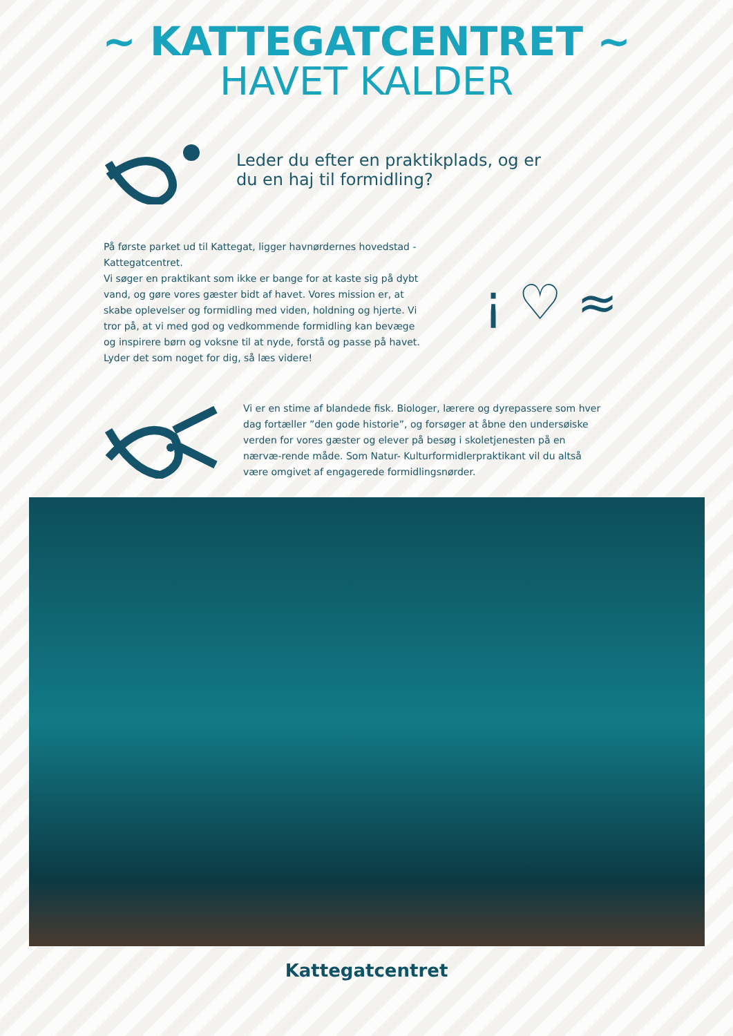~ KATTEGATCENTRET ~
HAVET KALDER
Leder du efter en praktikplads, og er
du en haj til formidling?
På første parket ud til Kattegat, ligger havnørdernes hovedstad - Kattegatcentret.
Vi søger en praktikant som ikke er bange for at kaste sig på dybt vand, og gøre vores gæster bidt af havet. Vores mission er, at skabe oplevelser og formidling med viden, holdning og hjerte. Vi tror på, at vi med god og vedkommende formidling kan bevæge og inspirere børn og voksne til at nyde, forstå og passe på havet. Lyder det som noget for dig, så læs videre!
¡ ♡ ≈
Vi er en stime af blandede fisk. Biologer, lærere og dyrepassere som hver dag fortæller ”den gode historie”, og forsøger at åbne den undersøiske verden for vores gæster og elever på besøg i skoletjenesten på en nærvæ-rende måde. Som Natur- Kulturformidlerpraktikant vil du altså være omgivet af engagerede formidlingsnørder.
Kattegatcentret